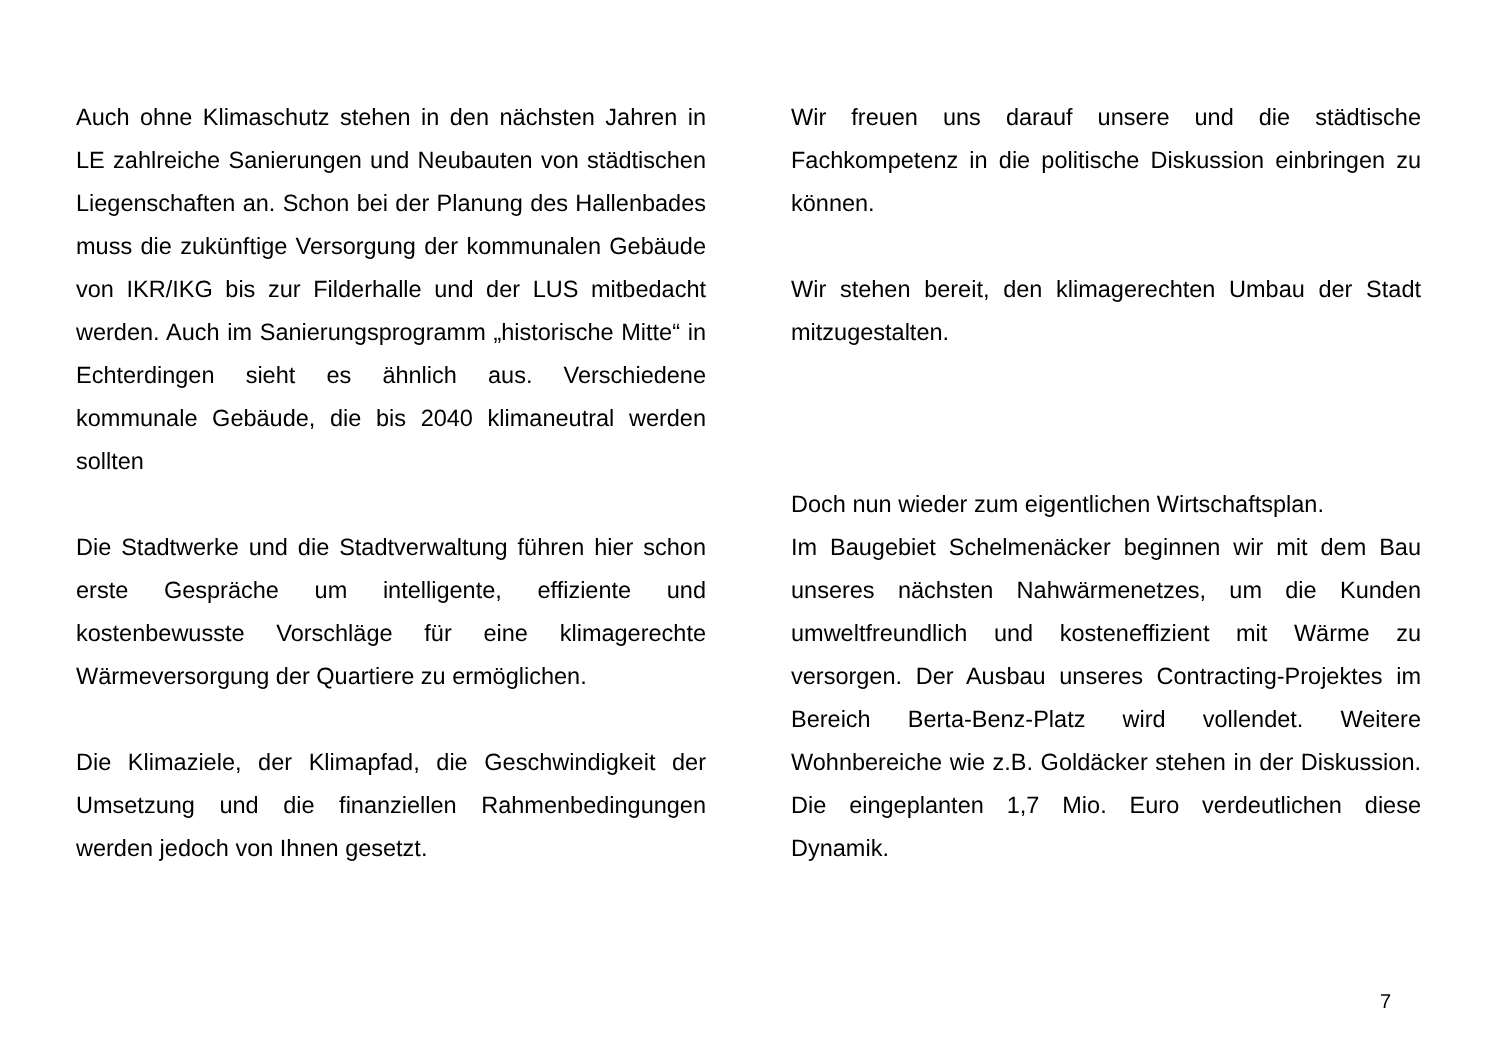Auch ohne Klimaschutz stehen in den nächsten Jahren in LE zahlreiche Sanierungen und Neubauten von städtischen Liegenschaften an. Schon bei der Planung des Hallenbades muss die zukünftige Versorgung der kommunalen Gebäude von IKR/IKG bis zur Filderhalle und der LUS mitbedacht werden. Auch im Sanierungsprogramm „historische Mitte“ in Echterdingen sieht es ähnlich aus. Verschiedene kommunale Gebäude, die bis 2040 klimaneutral werden sollten
Die Stadtwerke und die Stadtverwaltung führen hier schon erste Gespräche um intelligente, effiziente und kostenbewusste Vorschläge für eine klimagerechte Wärmeversorgung der Quartiere zu ermöglichen.
Die Klimaziele, der Klimapfad, die Geschwindigkeit der Umsetzung und die finanziellen Rahmenbedingungen werden jedoch von Ihnen gesetzt.
Wir freuen uns darauf unsere und die städtische Fachkompetenz in die politische Diskussion einbringen zu können.
Wir stehen bereit, den klimagerechten Umbau der Stadt mitzugestalten.
Doch nun wieder zum eigentlichen Wirtschaftsplan.
Im Baugebiet Schelmenäcker beginnen wir mit dem Bau unseres nächsten Nahwärmenetzes, um die Kunden umweltfreundlich und kosteneffizient mit Wärme zu versorgen. Der Ausbau unseres Contracting-Projektes im Bereich Berta-Benz-Platz wird vollendet. Weitere Wohnbereiche wie z.B. Goldäcker stehen in der Diskussion. Die eingeplanten 1,7 Mio. Euro verdeutlichen diese Dynamik.
7